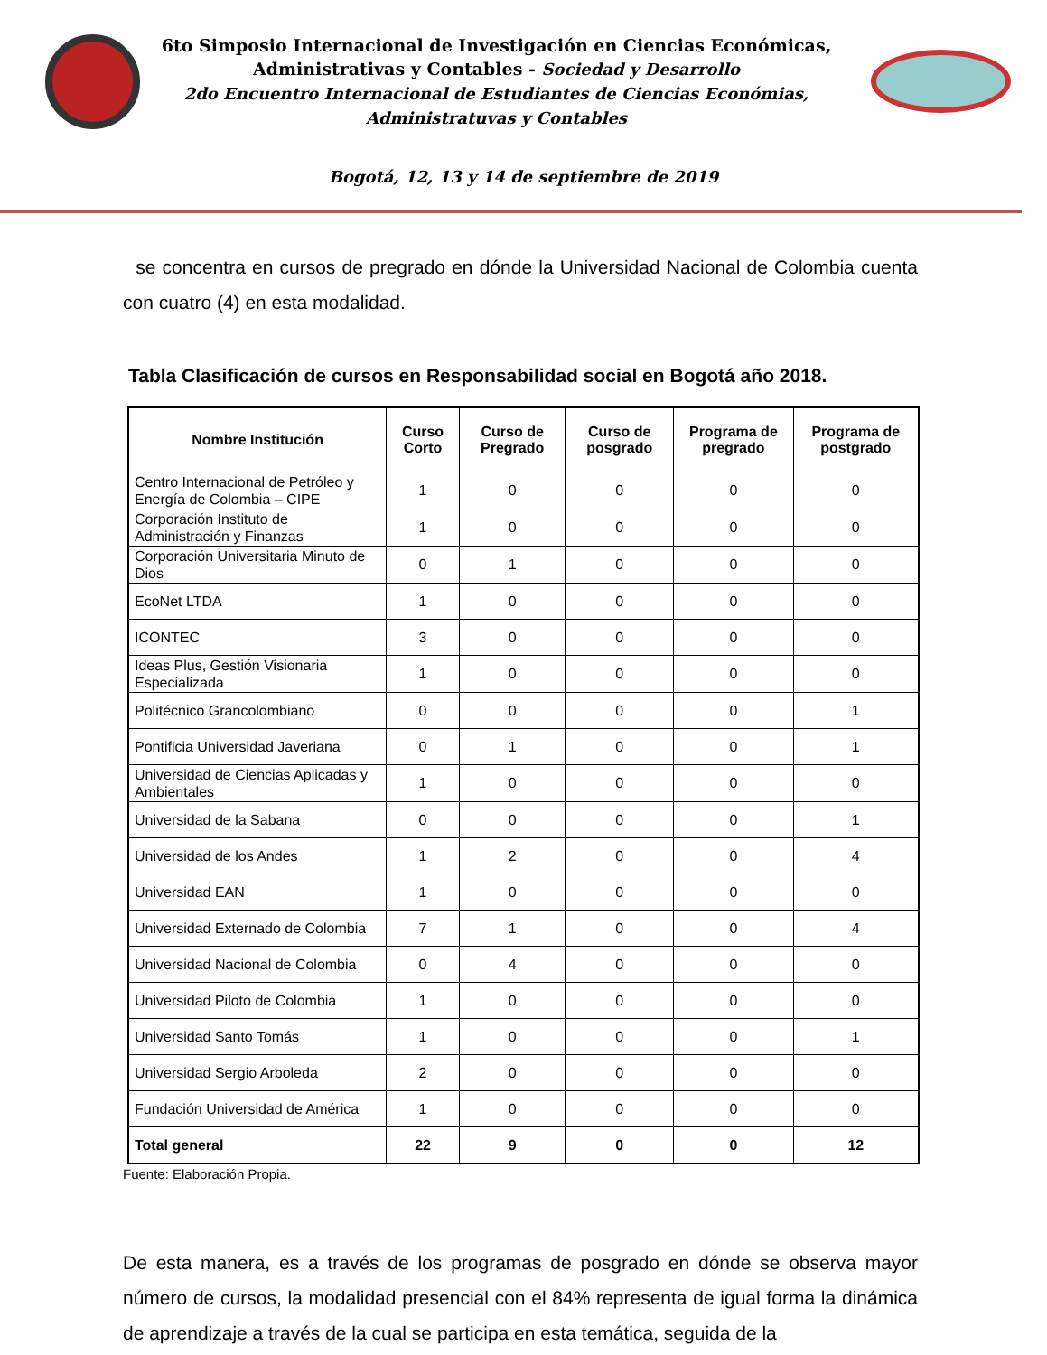6to Simposio Internacional de Investigación en Ciencias Económicas,
Administrativas y Contables - Sociedad y Desarrollo
2do Encuentro Internacional de Estudiantes de Ciencias Económias,
Administratuvas y Contables
Bogotá, 12, 13 y 14 de septiembre de 2019
se concentra en cursos de pregrado en dónde la Universidad Nacional de Colombia cuenta con cuatro (4) en esta modalidad.
Tabla Clasificación de cursos en Responsabilidad social en Bogotá año 2018.
| Nombre Institución | Curso Corto | Curso de Pregrado | Curso de posgrado | Programa de pregrado | Programa de postgrado |
| --- | --- | --- | --- | --- | --- |
| Centro Internacional de Petróleo y Energía de Colombia – CIPE | 1 | 0 | 0 | 0 | 0 |
| Corporación Instituto de Administración y Finanzas | 1 | 0 | 0 | 0 | 0 |
| Corporación Universitaria Minuto de Dios | 0 | 1 | 0 | 0 | 0 |
| EcoNet LTDA | 1 | 0 | 0 | 0 | 0 |
| ICONTEC | 3 | 0 | 0 | 0 | 0 |
| Ideas Plus, Gestión Visionaria Especializada | 1 | 0 | 0 | 0 | 0 |
| Politécnico Grancolombiano | 0 | 0 | 0 | 0 | 1 |
| Pontificia Universidad Javeriana | 0 | 1 | 0 | 0 | 1 |
| Universidad de Ciencias Aplicadas y Ambientales | 1 | 0 | 0 | 0 | 0 |
| Universidad de la Sabana | 0 | 0 | 0 | 0 | 1 |
| Universidad de los Andes | 1 | 2 | 0 | 0 | 4 |
| Universidad EAN | 1 | 0 | 0 | 0 | 0 |
| Universidad Externado de Colombia | 7 | 1 | 0 | 0 | 4 |
| Universidad Nacional de Colombia | 0 | 4 | 0 | 0 | 0 |
| Universidad Piloto de Colombia | 1 | 0 | 0 | 0 | 0 |
| Universidad Santo Tomás | 1 | 0 | 0 | 0 | 1 |
| Universidad Sergio Arboleda | 2 | 0 | 0 | 0 | 0 |
| Fundación Universidad de América | 1 | 0 | 0 | 0 | 0 |
| Total general | 22 | 9 | 0 | 0 | 12 |
Fuente: Elaboración Propia.
De esta manera, es a través de los programas de posgrado en dónde se observa mayor número de cursos, la modalidad presencial con el 84% representa de igual forma la dinámica de aprendizaje a través de la cual se participa en esta temática, seguida de la